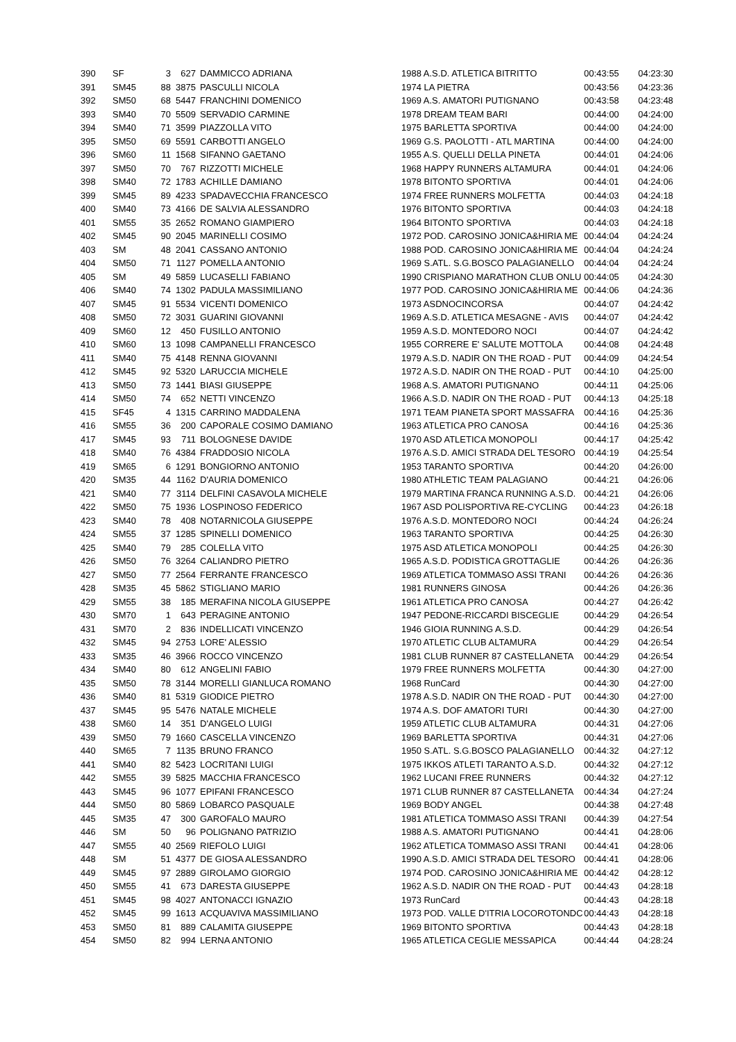| 390 | SF | 3 | 627 | DAMMICCO ADRIANA | 1988 A.S.D. ATLETICA BITRITTO | 00:43:55 | 04:23:30 |
| 391 | SM45 | 88 | 3875 | PASCULLI NICOLA | 1974 LA PIETRA | 00:43:56 | 04:23:36 |
| 392 | SM50 | 68 | 5447 | FRANCHINI DOMENICO | 1969 A.S. AMATORI PUTIGNANO | 00:43:58 | 04:23:48 |
| 393 | SM40 | 70 | 5509 | SERVADIO CARMINE | 1978 DREAM TEAM BARI | 00:44:00 | 04:24:00 |
| 394 | SM40 | 71 | 3599 | PIAZZOLLA VITO | 1975 BARLETTA SPORTIVA | 00:44:00 | 04:24:00 |
| 395 | SM50 | 69 | 5591 | CARBOTTI ANGELO | 1969 G.S. PAOLOTTI - ATL MARTINA | 00:44:00 | 04:24:00 |
| 396 | SM60 | 11 | 1568 | SIFANNO GAETANO | 1955 A.S. QUELLI DELLA PINETA | 00:44:01 | 04:24:06 |
| 397 | SM50 | 70 | 767 | RIZZOTTI MICHELE | 1968 HAPPY RUNNERS ALTAMURA | 00:44:01 | 04:24:06 |
| 398 | SM40 | 72 | 1783 | ACHILLE DAMIANO | 1978 BITONTO SPORTIVA | 00:44:01 | 04:24:06 |
| 399 | SM45 | 89 | 4233 | SPADAVECCHIA FRANCESCO | 1974 FREE RUNNERS MOLFETTA | 00:44:03 | 04:24:18 |
| 400 | SM40 | 73 | 4166 | DE SALVIA ALESSANDRO | 1976 BITONTO SPORTIVA | 00:44:03 | 04:24:18 |
| 401 | SM55 | 35 | 2652 | ROMANO GIAMPIERO | 1964 BITONTO SPORTIVA | 00:44:03 | 04:24:18 |
| 402 | SM45 | 90 | 2045 | MARINELLI COSIMO | 1972 POD. CAROSINO JONICA&HIRIA ME | 00:44:04 | 04:24:24 |
| 403 | SM | 48 | 2041 | CASSANO ANTONIO | 1988 POD. CAROSINO JONICA&HIRIA ME | 00:44:04 | 04:24:24 |
| 404 | SM50 | 71 | 1127 | POMELLA ANTONIO | 1969 S.ATL. S.G.BOSCO PALAGIANELLO | 00:44:04 | 04:24:24 |
| 405 | SM | 49 | 5859 | LUCASELLI FABIANO | 1990 CRISPIANO MARATHON CLUB ONLU | 00:44:05 | 04:24:30 |
| 406 | SM40 | 74 | 1302 | PADULA MASSIMILIANO | 1977 POD. CAROSINO JONICA&HIRIA ME | 00:44:06 | 04:24:36 |
| 407 | SM45 | 91 | 5534 | VICENTI DOMENICO | 1973 ASDNOCINCORSA | 00:44:07 | 04:24:42 |
| 408 | SM50 | 72 | 3031 | GUARINI GIOVANNI | 1969 A.S.D. ATLETICA MESAGNE - AVIS | 00:44:07 | 04:24:42 |
| 409 | SM60 | 12 | 450 | FUSILLO ANTONIO | 1959 A.S.D. MONTEDORO NOCI | 00:44:07 | 04:24:42 |
| 410 | SM60 | 13 | 1098 | CAMPANELLI FRANCESCO | 1955 CORRERE E' SALUTE MOTTOLA | 00:44:08 | 04:24:48 |
| 411 | SM40 | 75 | 4148 | RENNA GIOVANNI | 1979 A.S.D. NADIR ON THE ROAD - PUT | 00:44:09 | 04:24:54 |
| 412 | SM45 | 92 | 5320 | LARUCCIA MICHELE | 1972 A.S.D. NADIR ON THE ROAD - PUT | 00:44:10 | 04:25:00 |
| 413 | SM50 | 73 | 1441 | BIASI GIUSEPPE | 1968 A.S. AMATORI PUTIGNANO | 00:44:11 | 04:25:06 |
| 414 | SM50 | 74 | 652 | NETTI VINCENZO | 1966 A.S.D. NADIR ON THE ROAD - PUT | 00:44:13 | 04:25:18 |
| 415 | SF45 | 4 | 1315 | CARRINO MADDALENA | 1971 TEAM PIANETA SPORT MASSAFRA | 00:44:16 | 04:25:36 |
| 416 | SM55 | 36 | 200 | CAPORALE COSIMO DAMIANO | 1963 ATLETICA PRO CANOSA | 00:44:16 | 04:25:36 |
| 417 | SM45 | 93 | 711 | BOLOGNESE DAVIDE | 1970 ASD ATLETICA MONOPOLI | 00:44:17 | 04:25:42 |
| 418 | SM40 | 76 | 4384 | FRADDOSIO NICOLA | 1976 A.S.D. AMICI STRADA DEL TESORO | 00:44:19 | 04:25:54 |
| 419 | SM65 | 6 | 1291 | BONGIORNO ANTONIO | 1953 TARANTO SPORTIVA | 00:44:20 | 04:26:00 |
| 420 | SM35 | 44 | 1162 | D'AURIA DOMENICO | 1980 ATHLETIC TEAM PALAGIANO | 00:44:21 | 04:26:06 |
| 421 | SM40 | 77 | 3114 | DELFINI CASAVOLA MICHELE | 1979 MARTINA FRANCA RUNNING A.S.D. | 00:44:21 | 04:26:06 |
| 422 | SM50 | 75 | 1936 | LOSPINOSO FEDERICO | 1967 ASD POLISPORTIVA RE-CYCLING | 00:44:23 | 04:26:18 |
| 423 | SM40 | 78 | 408 | NOTARNICOLA GIUSEPPE | 1976 A.S.D. MONTEDORO NOCI | 00:44:24 | 04:26:24 |
| 424 | SM55 | 37 | 1285 | SPINELLI DOMENICO | 1963 TARANTO SPORTIVA | 00:44:25 | 04:26:30 |
| 425 | SM40 | 79 | 285 | COLELLA VITO | 1975 ASD ATLETICA MONOPOLI | 00:44:25 | 04:26:30 |
| 426 | SM50 | 76 | 3264 | CALIANDRO PIETRO | 1965 A.S.D. PODISTICA GROTTAGLIE | 00:44:26 | 04:26:36 |
| 427 | SM50 | 77 | 2564 | FERRANTE FRANCESCO | 1969 ATLETICA TOMMASO ASSI TRANI | 00:44:26 | 04:26:36 |
| 428 | SM35 | 45 | 5862 | STIGLIANO MARIO | 1981 RUNNERS GINOSA | 00:44:26 | 04:26:36 |
| 429 | SM55 | 38 | 185 | MERAFINA NICOLA GIUSEPPE | 1961 ATLETICA PRO CANOSA | 00:44:27 | 04:26:42 |
| 430 | SM70 | 1 | 643 | PERAGINE ANTONIO | 1947 PEDONE-RICCARDI BISCEGLIE | 00:44:29 | 04:26:54 |
| 431 | SM70 | 2 | 836 | INDELLICATI VINCENZO | 1946 GIOIA RUNNING A.S.D. | 00:44:29 | 04:26:54 |
| 432 | SM45 | 94 | 2753 | LORE' ALESSIO | 1970 ATLETIC CLUB ALTAMURA | 00:44:29 | 04:26:54 |
| 433 | SM35 | 46 | 3966 | ROCCO VINCENZO | 1981 CLUB RUNNER 87 CASTELLANETA | 00:44:29 | 04:26:54 |
| 434 | SM40 | 80 | 612 | ANGELINI FABIO | 1979 FREE RUNNERS MOLFETTA | 00:44:30 | 04:27:00 |
| 435 | SM50 | 78 | 3144 | MORELLI GIANLUCA ROMANO | 1968 RunCard | 00:44:30 | 04:27:00 |
| 436 | SM40 | 81 | 5319 | GIODICE PIETRO | 1978 A.S.D. NADIR ON THE ROAD - PUT | 00:44:30 | 04:27:00 |
| 437 | SM45 | 95 | 5476 | NATALE MICHELE | 1974 A.S. DOF AMATORI TURI | 00:44:30 | 04:27:00 |
| 438 | SM60 | 14 | 351 | D'ANGELO LUIGI | 1959 ATLETIC CLUB ALTAMURA | 00:44:31 | 04:27:06 |
| 439 | SM50 | 79 | 1660 | CASCELLA VINCENZO | 1969 BARLETTA SPORTIVA | 00:44:31 | 04:27:06 |
| 440 | SM65 | 7 | 1135 | BRUNO FRANCO | 1950 S.ATL. S.G.BOSCO PALAGIANELLO | 00:44:32 | 04:27:12 |
| 441 | SM40 | 82 | 5423 | LOCRITANI LUIGI | 1975 IKKOS ATLETI TARANTO A.S.D. | 00:44:32 | 04:27:12 |
| 442 | SM55 | 39 | 5825 | MACCHIA FRANCESCO | 1962 LUCANI FREE RUNNERS | 00:44:32 | 04:27:12 |
| 443 | SM45 | 96 | 1077 | EPIFANI FRANCESCO | 1971 CLUB RUNNER 87 CASTELLANETA | 00:44:34 | 04:27:24 |
| 444 | SM50 | 80 | 5869 | LOBARCO PASQUALE | 1969 BODY ANGEL | 00:44:38 | 04:27:48 |
| 445 | SM35 | 47 | 300 | GAROFALO MAURO | 1981 ATLETICA TOMMASO ASSI TRANI | 00:44:39 | 04:27:54 |
| 446 | SM | 50 | 96 | POLIGNANO PATRIZIO | 1988 A.S. AMATORI PUTIGNANO | 00:44:41 | 04:28:06 |
| 447 | SM55 | 40 | 2569 | RIEFOLO LUIGI | 1962 ATLETICA TOMMASO ASSI TRANI | 00:44:41 | 04:28:06 |
| 448 | SM | 51 | 4377 | DE GIOSA ALESSANDRO | 1990 A.S.D. AMICI STRADA DEL TESORO | 00:44:41 | 04:28:06 |
| 449 | SM45 | 97 | 2889 | GIROLAMO GIORGIO | 1974 POD. CAROSINO JONICA&HIRIA ME | 00:44:42 | 04:28:12 |
| 450 | SM55 | 41 | 673 | DARESTA GIUSEPPE | 1962 A.S.D. NADIR ON THE ROAD - PUT | 00:44:43 | 04:28:18 |
| 451 | SM45 | 98 | 4027 | ANTONACCI IGNAZIO | 1973 RunCard | 00:44:43 | 04:28:18 |
| 452 | SM45 | 99 | 1613 | ACQUAVIVA MASSIMILIANO | 1973 POD. VALLE D'ITRIA LOCOROTONDC | 00:44:43 | 04:28:18 |
| 453 | SM50 | 81 | 889 | CALAMITA GIUSEPPE | 1969 BITONTO SPORTIVA | 00:44:43 | 04:28:18 |
| 454 | SM50 | 82 | 994 | LERNA ANTONIO | 1965 ATLETICA CEGLIE MESSAPICA | 00:44:44 | 04:28:24 |